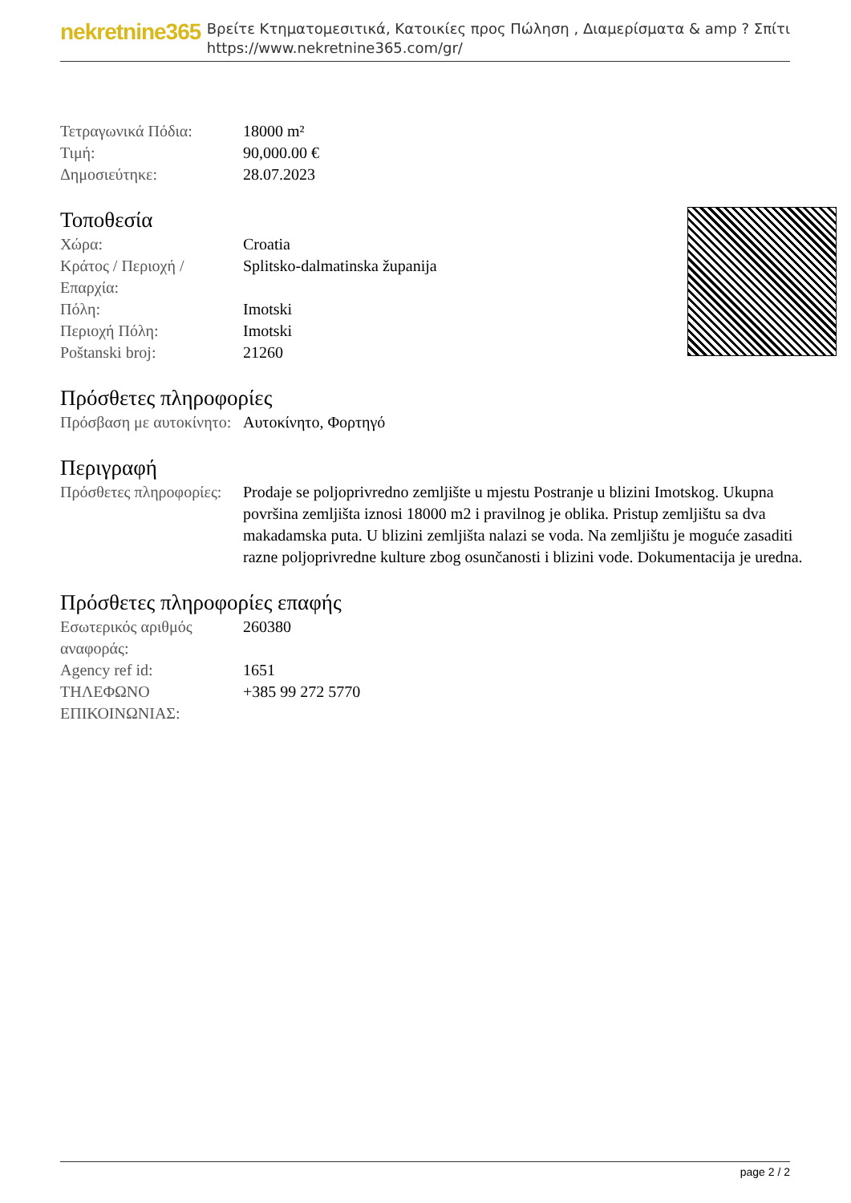nekretnine365
Βρείτε Κτηματομεσιτικά, Κατοικίες προς Πώληση , Διαμερίσματα & amp ? Σπίτι
https://www.nekretnine365.com/gr/
| Τετραγωνικά Πόδια: | 18000 m² |
| Τιμή: | 90,000.00 € |
| Δημοσιεύτηκε: | 28.07.2023 |
Τοποθεσία
| Χώρα: | Croatia |
| Κράτος / Περιοχή / Επαρχία: | Splitsko-dalmatinska županija |
| Πόλη: | Imotski |
| Περιοχή Πόλη: | Imotski |
| Poštanski broj: | 21260 |
Πρόσθετες πληροφορίες
| Πρόσβαση με αυτοκίνητο: | Αυτοκίνητο, Φορτηγό |
Περιγραφή
| Πρόσθετες πληροφορίες: | Prodaje se poljoprivredno zemljište u mjestu Postranje u blizini Imotskog. Ukupna površina zemljišta iznosi 18000 m2 i pravilnog je oblika. Pristup zemljištu sa dva makadamska puta. U blizini zemljišta nalazi se voda. Na zemljištu je moguće zasaditi razne poljoprivredne kulture zbog osunčanosti i blizini vode. Dokumentacija je uredna. |
Πρόσθετες πληροφορίες επαφής
| Εσωτερικός αριθμός αναφοράς: | 260380 |
| Agency ref id: | 1651 |
| ΤΗΛΕΦΩΝΟ ΕΠΙΚΟΙΝΩΝΙΑΣ: | +385 99 272 5770 |
page 2 / 2